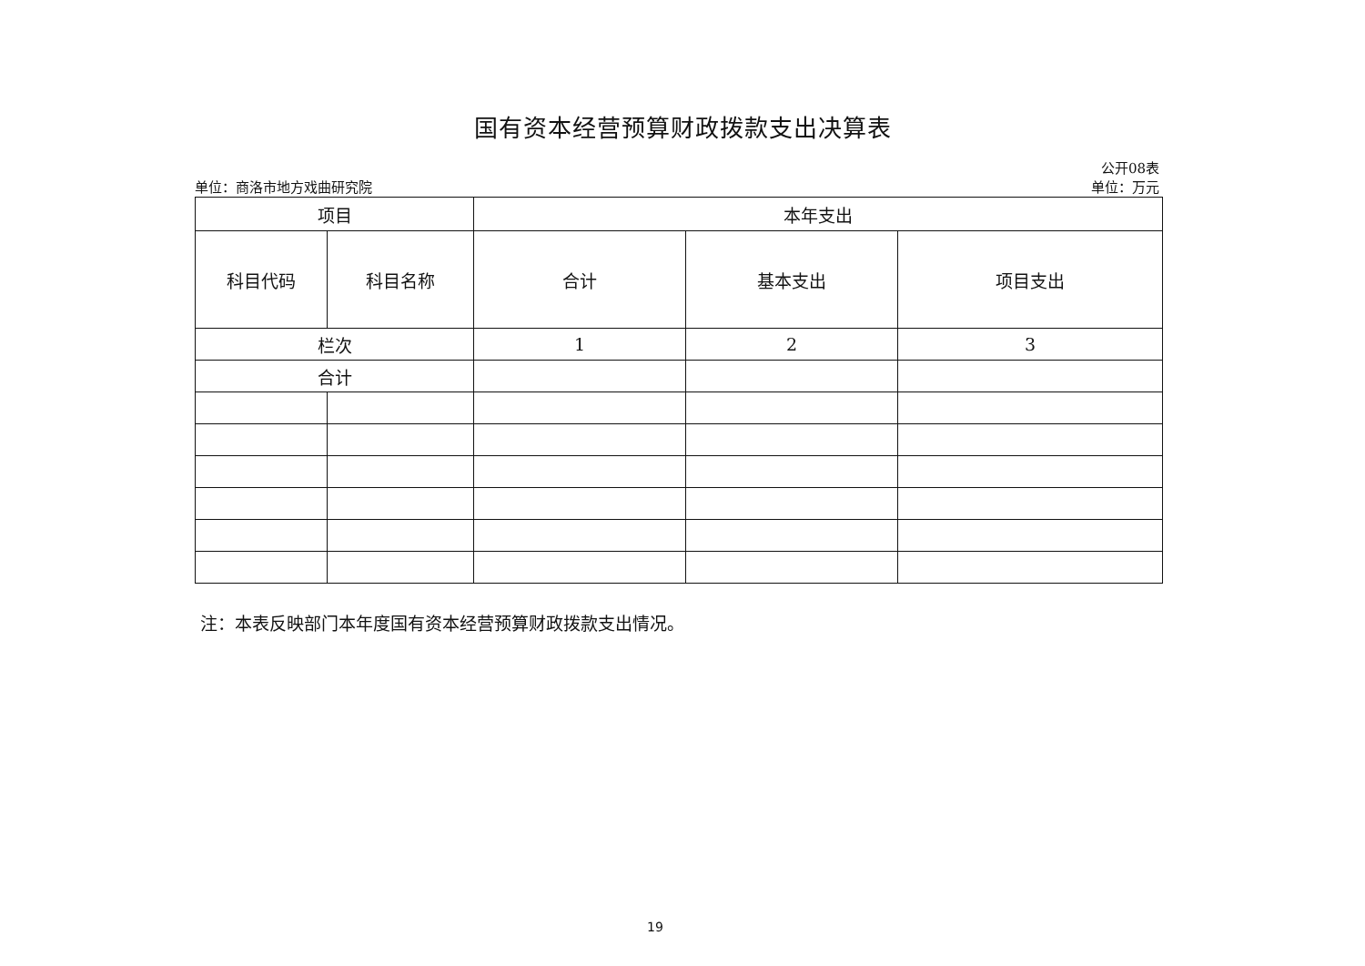国有资本经营预算财政拨款支出决算表
公开08表
单位：商洛市地方戏曲研究院 单位：万元
| 项目 | | 本年支出 | | |
| --- | --- | --- | --- | --- |
| 科目代码 | 科目名称 | 合计 | 基本支出 | 项目支出 |
| 栏次 | | 1 | 2 | 3 |
| 合计 | | | | |
注：本表反映部门本年度国有资本经营预算财政拨款支出情况。
19